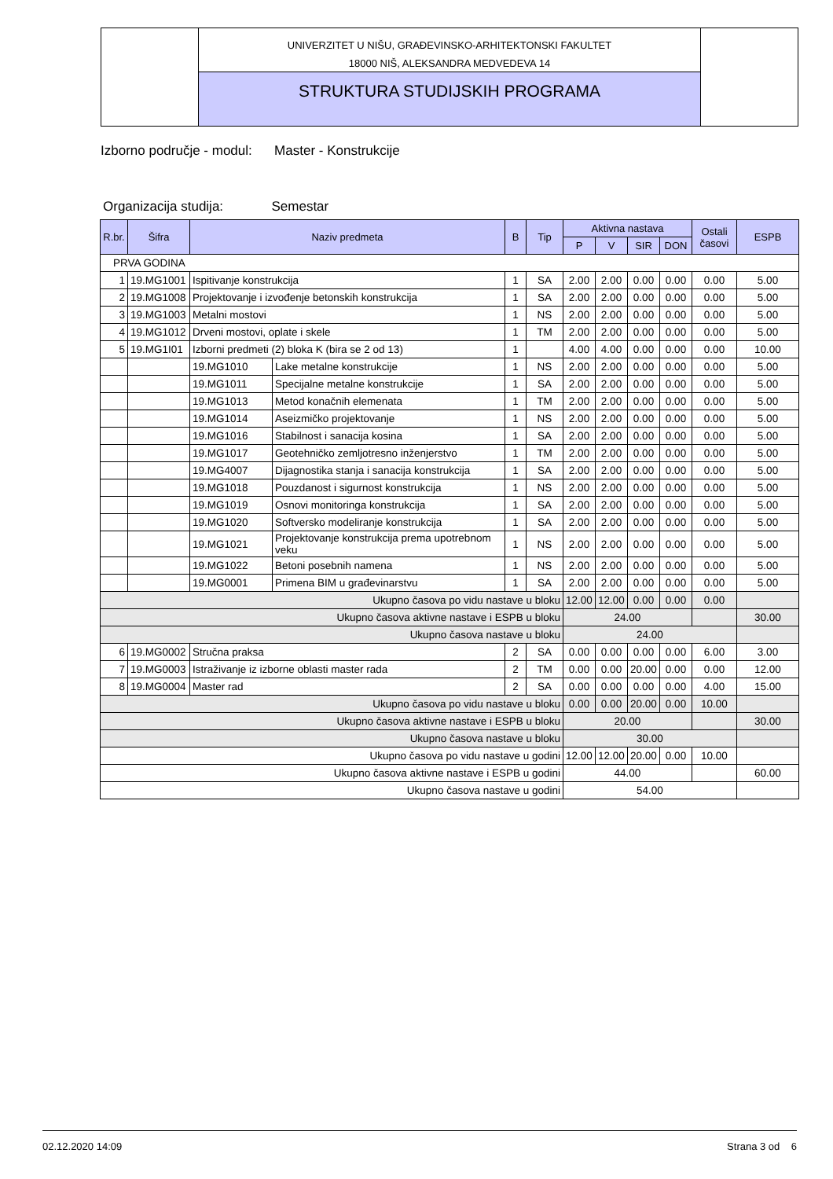UNIVERZITET U NIŠU, GRAĐEVINSKO-ARHITEKTONSKI FAKULTET
18000 NIŠ, ALEKSANDRA MEDVEDEVA 14
STRUKTURA STUDIJSKIH PROGRAMA
Izborno područje - modul: Master - Konstrukcije
Organizacija studija: Semestar
| R.br. | Šifra | Naziv predmeta | | B | Tip | Aktivna nastava | | | | Ostali časovi | ESPB |
| --- | --- | --- | --- | --- | --- | --- | --- | --- | --- | --- | --- |
| | | | | | | P | V | SIR | DON | | |
| PRVA GODINA | | | | | | | | | | | |
| 1 | 19.MG1001 | Ispitivanje konstrukcija | | 1 | SA | 2.00 | 2.00 | 0.00 | 0.00 | 0.00 | 5.00 |
| 2 | 19.MG1008 | Projektovanje i izvođenje betonskih konstrukcija | | 1 | SA | 2.00 | 2.00 | 0.00 | 0.00 | 0.00 | 5.00 |
| 3 | 19.MG1003 | Metalni mostovi | | 1 | NS | 2.00 | 2.00 | 0.00 | 0.00 | 0.00 | 5.00 |
| 4 | 19.MG1012 | Drveni mostovi, oplate i skele | | 1 | TM | 2.00 | 2.00 | 0.00 | 0.00 | 0.00 | 5.00 |
| 5 | 19.MG1I01 | Izborni predmeti (2) bloka K (bira se 2 od 13) | | 1 | | 4.00 | 4.00 | 0.00 | 0.00 | 0.00 | 10.00 |
| | | 19.MG1010 | Lake metalne konstrukcije | 1 | NS | 2.00 | 2.00 | 0.00 | 0.00 | 0.00 | 5.00 |
| | | 19.MG1011 | Specijalne metalne konstrukcije | 1 | SA | 2.00 | 2.00 | 0.00 | 0.00 | 0.00 | 5.00 |
| | | 19.MG1013 | Metod konačnih elemenata | 1 | TM | 2.00 | 2.00 | 0.00 | 0.00 | 0.00 | 5.00 |
| | | 19.MG1014 | Aseizmičko projektovanje | 1 | NS | 2.00 | 2.00 | 0.00 | 0.00 | 0.00 | 5.00 |
| | | 19.MG1016 | Stabilnost i sanacija kosina | 1 | SA | 2.00 | 2.00 | 0.00 | 0.00 | 0.00 | 5.00 |
| | | 19.MG1017 | Geotehničko zemljotresno inženjerstvo | 1 | TM | 2.00 | 2.00 | 0.00 | 0.00 | 0.00 | 5.00 |
| | | 19.MG4007 | Dijagnostika stanja i sanacija konstrukcija | 1 | SA | 2.00 | 2.00 | 0.00 | 0.00 | 0.00 | 5.00 |
| | | 19.MG1018 | Pouzdanost i sigurnost konstrukcija | 1 | NS | 2.00 | 2.00 | 0.00 | 0.00 | 0.00 | 5.00 |
| | | 19.MG1019 | Osnovi monitoringa konstrukcija | 1 | SA | 2.00 | 2.00 | 0.00 | 0.00 | 0.00 | 5.00 |
| | | 19.MG1020 | Softversko modeliranje konstrukcija | 1 | SA | 2.00 | 2.00 | 0.00 | 0.00 | 0.00 | 5.00 |
| | | 19.MG1021 | Projektovanje konstrukcija prema upotrebnom veku | 1 | NS | 2.00 | 2.00 | 0.00 | 0.00 | 0.00 | 5.00 |
| | | 19.MG1022 | Betoni posebnih namena | 1 | NS | 2.00 | 2.00 | 0.00 | 0.00 | 0.00 | 5.00 |
| | | 19.MG0001 | Primena BIM u građevinarstvu | 1 | SA | 2.00 | 2.00 | 0.00 | 0.00 | 0.00 | 5.00 |
| Ukupno časova po vidu nastave u bloku | | | | | | 12.00 | 12.00 | 0.00 | 0.00 | 0.00 | |
| Ukupno časova aktivne nastave i ESPB u bloku | | | | | | 24.00 | | | | | 30.00 |
| Ukupno časova nastave u bloku | | | | | | 24.00 | | | | | |
| 6 | 19.MG0002 | Stručna praksa | | 2 | SA | 0.00 | 0.00 | 0.00 | 0.00 | 6.00 | 3.00 |
| 7 | 19.MG0003 | Istraživanje iz izborne oblasti master rada | | 2 | TM | 0.00 | 0.00 | 20.00 | 0.00 | 0.00 | 12.00 |
| 8 | 19.MG0004 | Master rad | | 2 | SA | 0.00 | 0.00 | 0.00 | 0.00 | 4.00 | 15.00 |
| Ukupno časova po vidu nastave u bloku | | | | | | 0.00 | 0.00 | 20.00 | 0.00 | 10.00 | |
| Ukupno časova aktivne nastave i ESPB u bloku | | | | | | 20.00 | | | | | 30.00 |
| Ukupno časova nastave u bloku | | | | | | 30.00 | | | | | |
| Ukupno časova po vidu nastave u godini | | | | | | 12.00 | 12.00 | 20.00 | 0.00 | 10.00 | |
| Ukupno časova aktivne nastave i ESPB u godini | | | | | | 44.00 | | | | | 60.00 |
| Ukupno časova nastave u godini | | | | | | 54.00 | | | | | |
02.12.2020 14:09 Strana 3 od 6